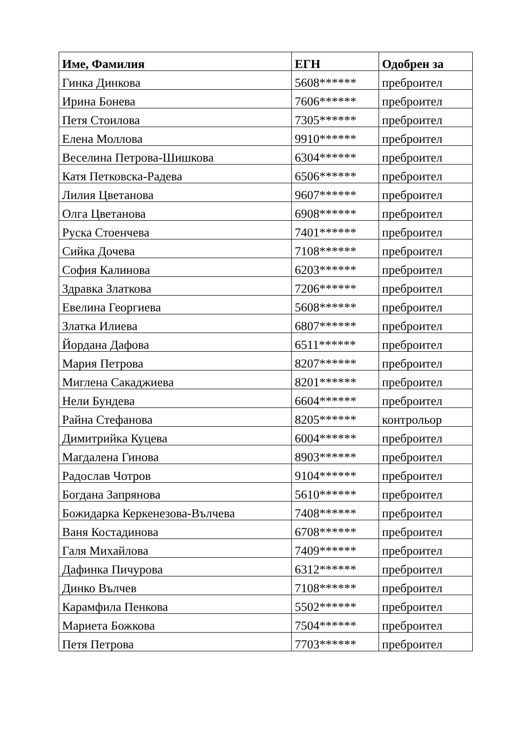| Име, Фамилия | ЕГН | Одобрен за |
| --- | --- | --- |
| Гинка Динкова | 5608****** | преброител |
| Ирина Бонева | 7606****** | преброител |
| Петя Стоилова | 7305****** | преброител |
| Елена Моллова | 9910****** | преброител |
| Веселина Петрова-Шишкова | 6304****** | преброител |
| Катя Петковска-Радева | 6506****** | преброител |
| Лилия Цветанова | 9607****** | преброител |
| Олга Цветанова | 6908****** | преброител |
| Руска Стоенчева | 7401****** | преброител |
| Сийка Дочева | 7108****** | преброител |
| София Калинова | 6203****** | преброител |
| Здравка Златкова | 7206****** | преброител |
| Евелина Георгиева | 5608****** | преброител |
| Златка Илиева | 6807****** | преброител |
| Йордана Дафова | 6511****** | преброител |
| Мария Петрова | 8207****** | преброител |
| Миглена Сакаджиева | 8201****** | преброител |
| Нели Бундева | 6604****** | преброител |
| Райна Стефанова | 8205****** | контрольор |
| Димитрийка Куцева | 6004****** | преброител |
| Магдалена Гинова | 8903****** | преброител |
| Радослав Чотров | 9104****** | преброител |
| Богдана Запрянова | 5610****** | преброител |
| Божидарка Керкенезова-Вълчева | 7408****** | преброител |
| Ваня Костадинова | 6708****** | преброител |
| Галя Михайлова | 7409****** | преброител |
| Дафинка Пичурова | 6312****** | преброител |
| Динко Вълчев | 7108****** | преброител |
| Карамфила Пенкова | 5502****** | преброител |
| Мариета Божкова | 7504****** | преброител |
| Петя Петрова | 7703****** | преброител |